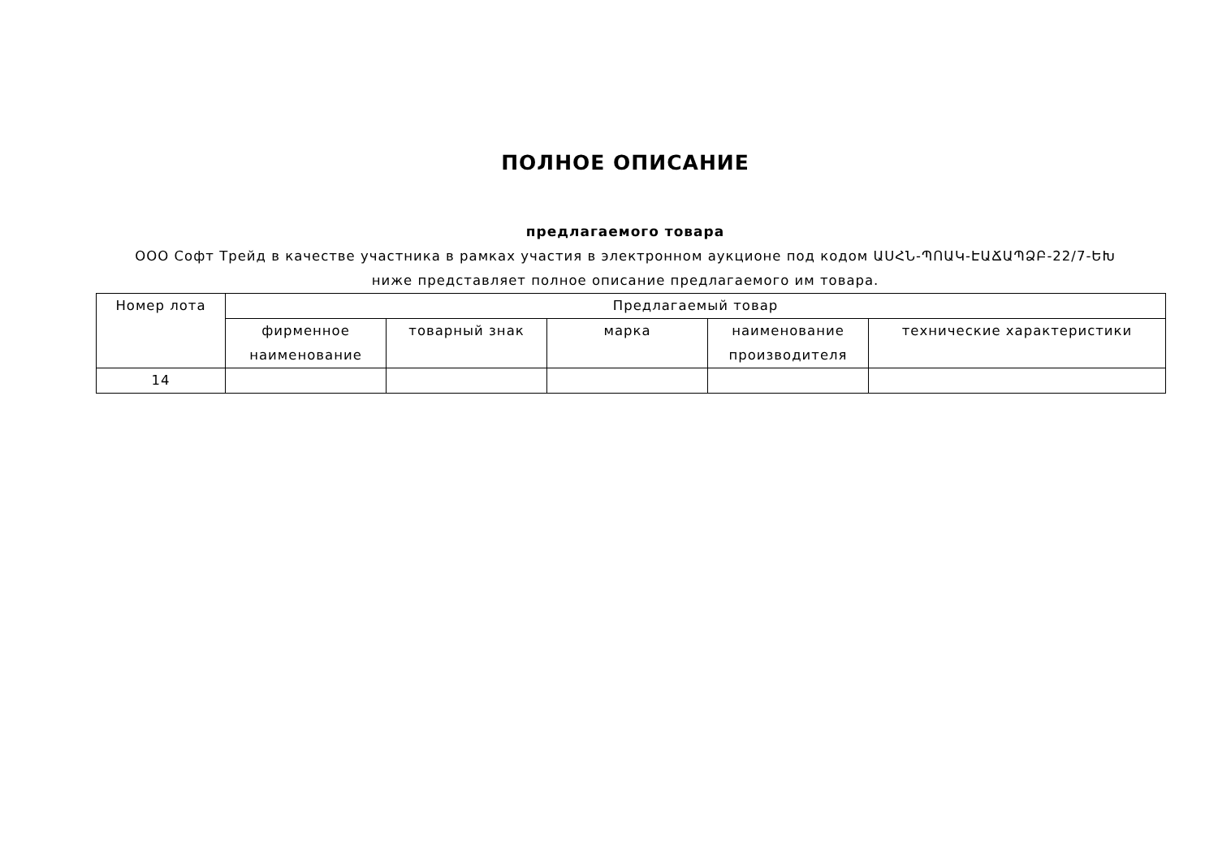ПОЛНОЕ ОПИСАНИЕ
предлагаемого товара
ООО Софт Трейд в качестве участника в рамках участия в электронном аукционе под кодом ԱՍՀՆ-ՊՈԱԿ-ԷԱՃԱՊՁԲ-22/7-ԵԽ
ниже представляет полное описание предлагаемого им товара.
| Номер лота | Предлагаемый товар | | | | |
| --- | --- | --- | --- | --- | --- |
| | фирменное наименование | товарный знак | марка | наименование производителя | технические характеристики |
| 14 | | | | | |